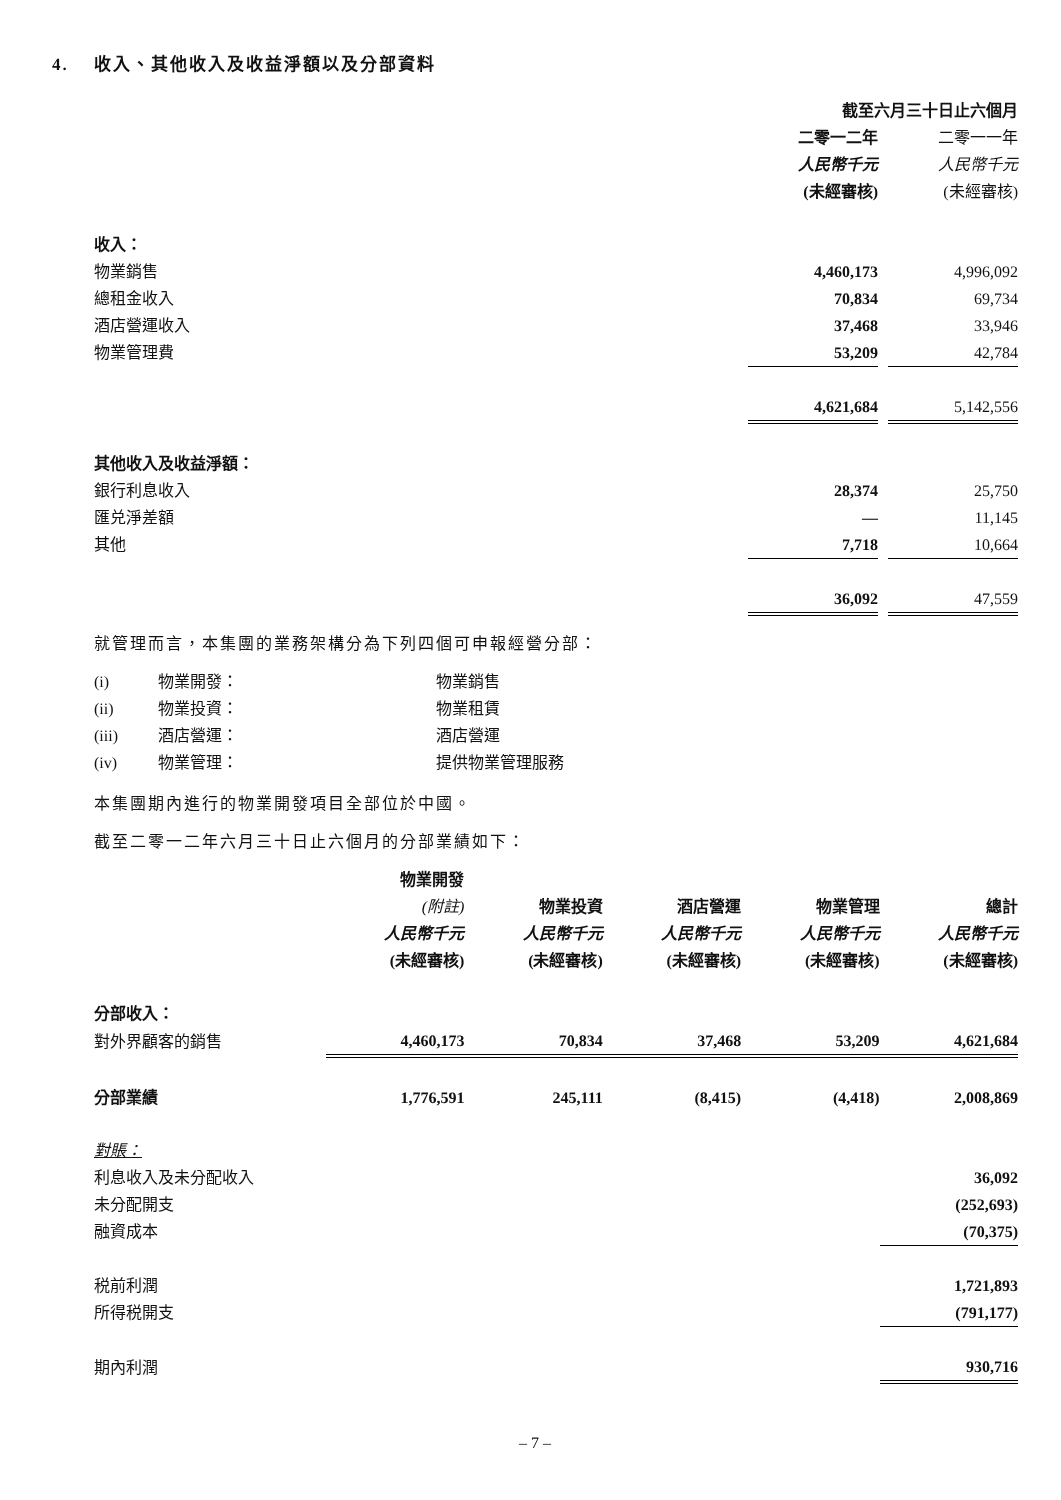4. 收入、其他收入及收益淨額以及分部資料
| | 截至六月三十日止六個月 | | |
| | 二零一二年 | | 二零一一年 |
| | 人民幣千元 | | 人民幣千元 |
| | (未經審核) | | (未經審核) |
| 收入： | | | |
| 物業銷售 | 4,460,173 | | 4,996,092 |
| 總租金收入 | 70,834 | | 69,734 |
| 酒店營運收入 | 37,468 | | 33,946 |
| 物業管理費 | 53,209 | | 42,784 |
| | 4,621,684 | | 5,142,556 |
| 其他收入及收益淨額： | | | |
| 銀行利息收入 | 28,374 | | 25,750 |
| 匯兑淨差額 | — | | 11,145 |
| 其他 | 7,718 | | 10,664 |
| | 36,092 | | 47,559 |
就管理而言，本集團的業務架構分為下列四個可申報經營分部：
| (i) | 物業開發： | 物業銷售 |
| (ii) | 物業投資： | 物業租賃 |
| (iii) | 酒店營運： | 酒店營運 |
| (iv) | 物業管理： | 提供物業管理服務 |
本集團期內進行的物業開發項目全部位於中國。
截至二零一二年六月三十日止六個月的分部業績如下：
| | 物業開發 | | | | |
| | (附註) | 物業投資 | 酒店營運 | 物業管理 | 總計 |
| | 人民幣千元 | 人民幣千元 | 人民幣千元 | 人民幣千元 | 人民幣千元 |
| | (未經審核) | (未經審核) | (未經審核) | (未經審核) | (未經審核) |
| 分部收入： | | | | | |
| 對外界顧客的銷售 | 4,460,173 | 70,834 | 37,468 | 53,209 | 4,621,684 |
| 分部業績 | 1,776,591 | 245,111 | (8,415) | (4,418) | 2,008,869 |
| 對賬： | | | | | |
| 利息收入及未分配收入 | | | | | 36,092 |
| 未分配開支 | | | | | (252,693) |
| 融資成本 | | | | | (70,375) |
| 税前利潤 | | | | | 1,721,893 |
| 所得税開支 | | | | | (791,177) |
| 期內利潤 | | | | | 930,716 |
– 7 –